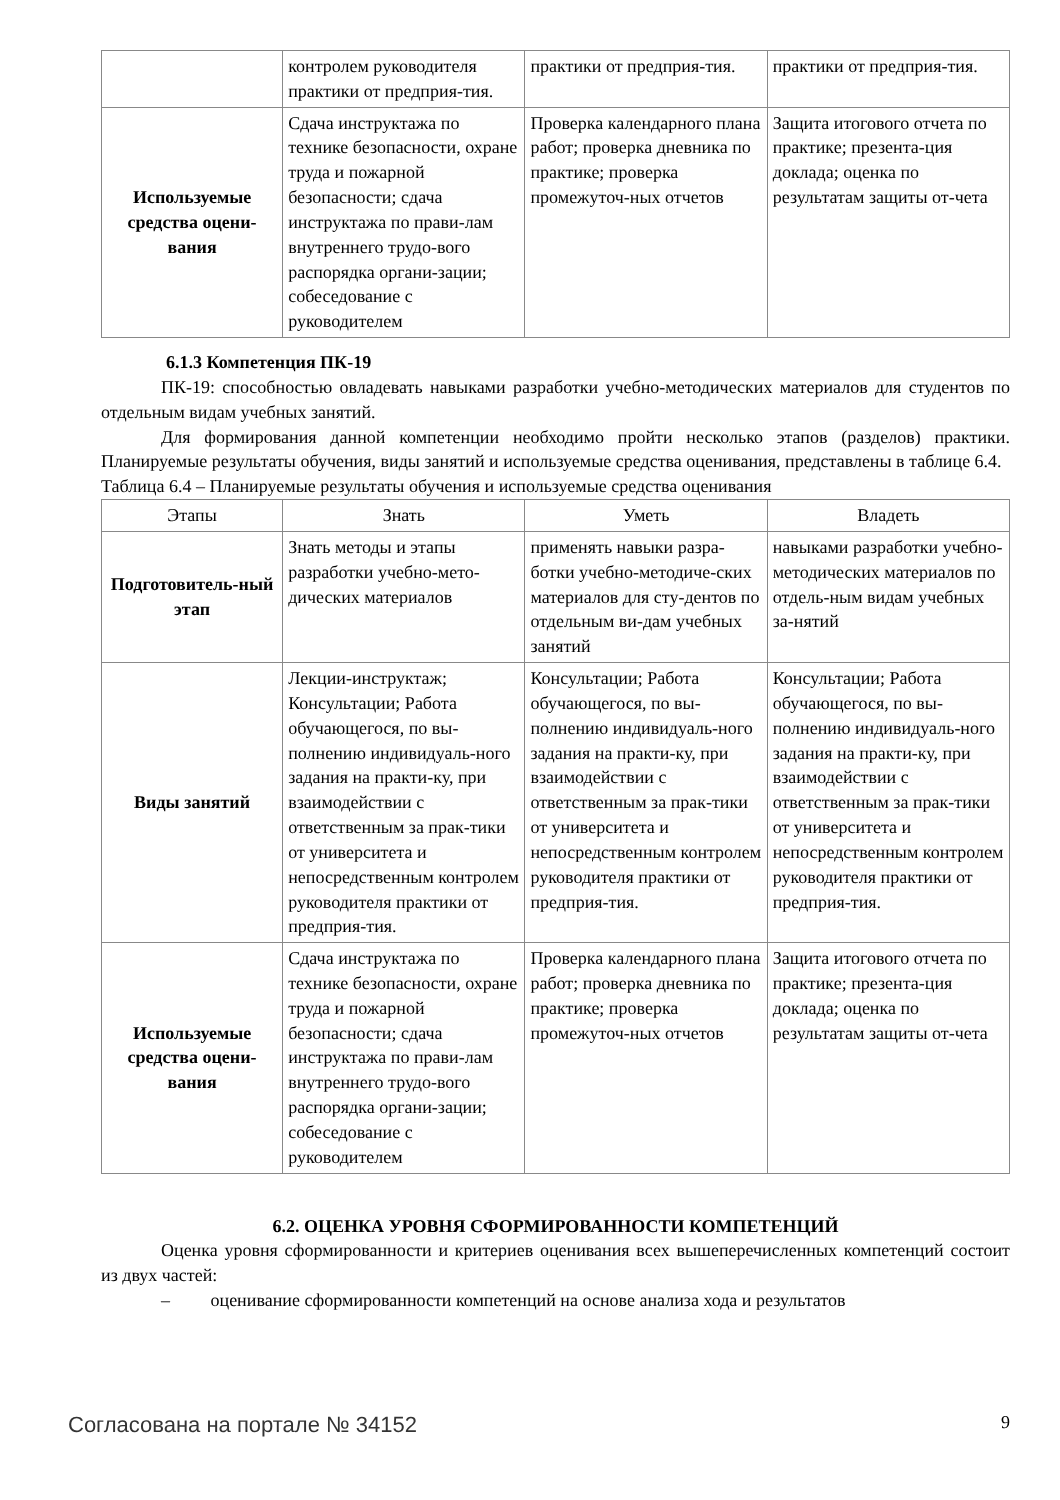| | контролем руководителя практики от предприя-тия. | практики от предприя-тия. | практики от предприя-тия. |
| Используемые средства оцени-вания | Сдача инструктажа по технике безопасности, охране труда и пожарной безопасности; сдача инструктажа по прави-лам внутреннего трудо-вого распорядка органи-зации; собеседование с руководителем | Проверка календарного плана работ; проверка дневника по практике; проверка промежуточ-ных отчетов | Защита итогового отчета по практике; презента-ция доклада; оценка по результатам защиты от-чета |
6.1.3 Компетенция ПК-19
ПК-19: способностью овладевать навыками разработки учебно-методических материалов для студентов по отдельным видам учебных занятий.
Для формирования данной компетенции необходимо пройти несколько этапов (разделов) практики. Планируемые результаты обучения, виды занятий и используемые средства оценивания, представлены в таблице 6.4.
Таблица 6.4 – Планируемые результаты обучения и используемые средства оценивания
| Этапы | Знать | Уметь | Владеть |
| --- | --- | --- | --- |
| Подготовитель-ный этап | Знать методы и этапы разработки учебно-мето-дических материалов | применять навыки разра-ботки учебно-методиче-ских материалов для сту-дентов по отдельным ви-дам учебных занятий | навыками разработки учебно-методических материалов по отдель-ным видам учебных за-нятий |
| Виды занятий | Лекции-инструктаж; Консультации; Работа обучающегося, по вы-полнению индивидуаль-ного задания на практи-ку, при взаимодействии с ответственным за прак-тики от университета и непосредственным контролем руководителя практики от предприя-тия. | Консультации; Работа обучающегося, по вы-полнению индивидуаль-ного задания на практи-ку, при взаимодействии с ответственным за прак-тики от университета и непосредственным контролем руководителя практики от предприя-тия. | Консультации; Работа обучающегося, по вы-полнению индивидуаль-ного задания на практи-ку, при взаимодействии с ответственным за прак-тики от университета и непосредственным контролем руководителя практики от предприя-тия. |
| Используемые средства оцени-вания | Сдача инструктажа по технике безопасности, охране труда и пожарной безопасности; сдача инструктажа по прави-лам внутреннего трудо-вого распорядка органи-зации; собеседование с руководителем | Проверка календарного плана работ; проверка дневника по практике; проверка промежуточ-ных отчетов | Защита итогового отчета по практике; презента-ция доклада; оценка по результатам защиты от-чета |
6.2. ОЦЕНКА УРОВНЯ СФОРМИРОВАННОСТИ КОМПЕТЕНЦИЙ
Оценка уровня сформированности и критериев оценивания всех вышеперечисленных компетенций состоит из двух частей:
– оценивание сформированности компетенций на основе анализа хода и результатов
Согласована на портале № 34152 9